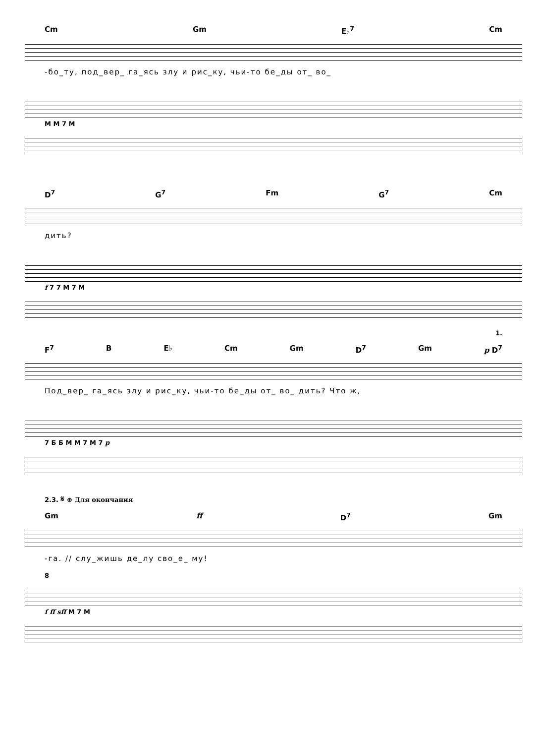Cm Gm E♭<sup>7</sup> Cm
-бо_ту, под_вер_ га_ясь злу и рис_ку, чьи-то бе_ды от_ во_
М М 7 М
D<sup>7</sup> G<sup>7</sup> Fm G<sup>7</sup> Cm
дить?
f 7 7 М 7 М
1.
F<sup>7</sup> B E♭ Cm Gm D<sup>7</sup> Gm p D<sup>7</sup>
Под_вер_ га_ясь злу и рис_ку, чьи-то бе_ды от_ во_ дить? Что ж,
7 Б Б М М 7 М 7 p
2.3. 𝄋 ⊕ Для окончания
Gm ff D<sup>7</sup> Gm
-га. // слу_жишь де_лу сво_е_ му!
8
f ff sff М 7 М